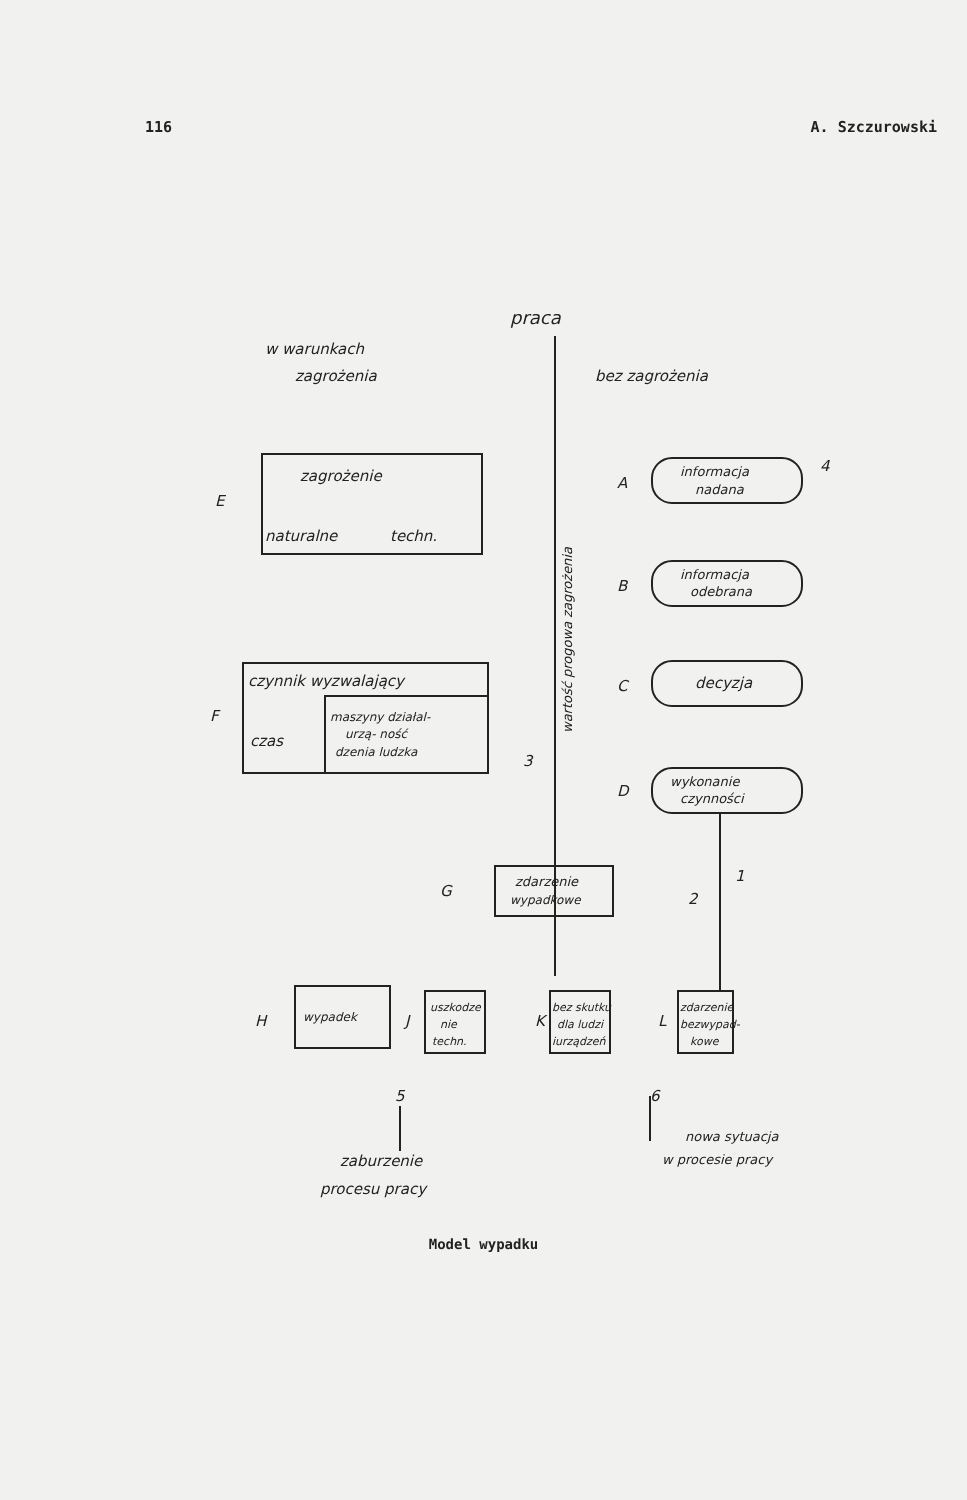116 A. Szczurowski
praca
w warunkach
zagrożenia
bez zagrożenia
E
zagrożenie
naturalne
techn.
A
informacja
nadana
4
B
informacja
odebrana
C
decyzja
D
wykonanie
czynności
F
czynnik wyzwalający
czas
maszyny działal-
urzą- ność
dzenia ludzka
3
wartość progowa zagrożenia
G
zdarzenie
wypadkowe
2
1
H
wypadek
J
uszkodze
nie
techn.
K
bez skutku
dla ludzi
iurządzeń
L
zdarzenie
bezwypad-
kowe
5
6
nowa sytuacja
w procesie pracy
zaburzenie
procesu pracy
Model wypadku